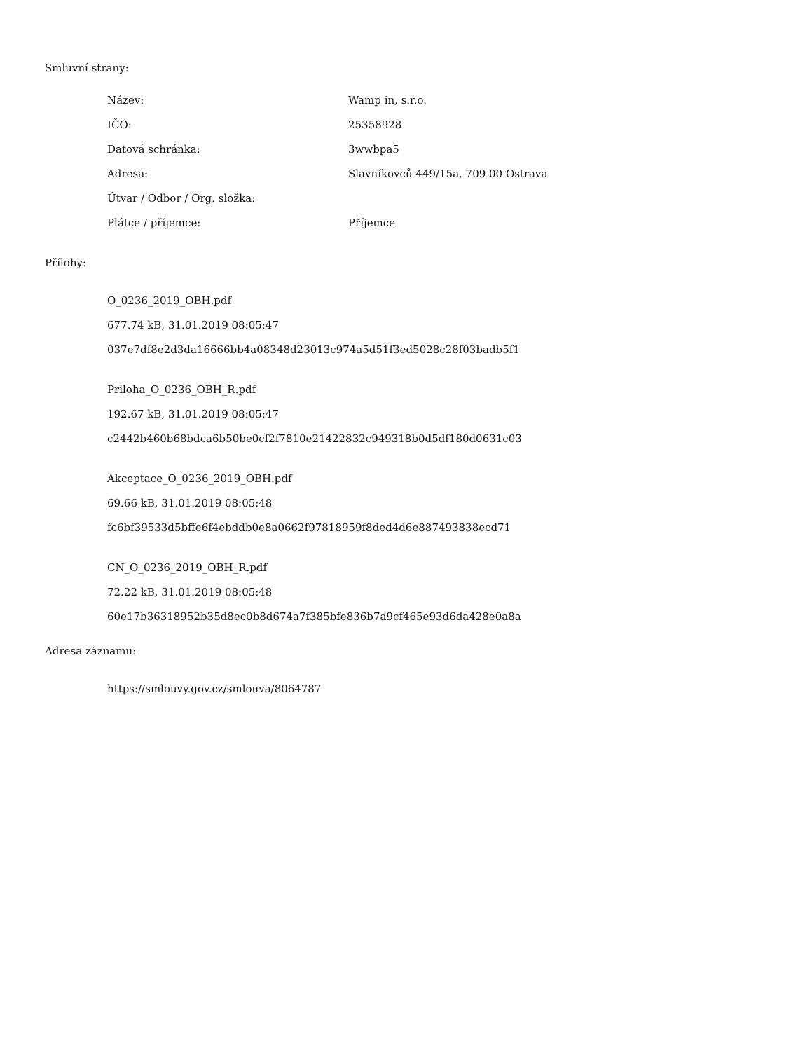Smluvní strany:
| Název: | Wamp in, s.r.o. |
| IČO: | 25358928 |
| Datová schránka: | 3wwbpa5 |
| Adresa: | Slavníkovců 449/15a, 709 00 Ostrava |
| Útvar / Odbor / Org. složka: | |
| Plátce / příjemce: | Příjemce |
Přílohy:
O_0236_2019_OBH.pdf
677.74 kB, 31.01.2019 08:05:47
037e7df8e2d3da16666bb4a08348d23013c974a5d51f3ed5028c28f03badb5f1
Priloha_O_0236_OBH_R.pdf
192.67 kB, 31.01.2019 08:05:47
c2442b460b68bdca6b50be0cf2f7810e21422832c949318b0d5df180d0631c03
Akceptace_O_0236_2019_OBH.pdf
69.66 kB, 31.01.2019 08:05:48
fc6bf39533d5bffe6f4ebddb0e8a0662f97818959f8ded4d6e887493838ecd71
CN_O_0236_2019_OBH_R.pdf
72.22 kB, 31.01.2019 08:05:48
60e17b36318952b35d8ec0b8d674a7f385bfe836b7a9cf465e93d6da428e0a8a
Adresa záznamu:
https://smlouvy.gov.cz/smlouva/8064787